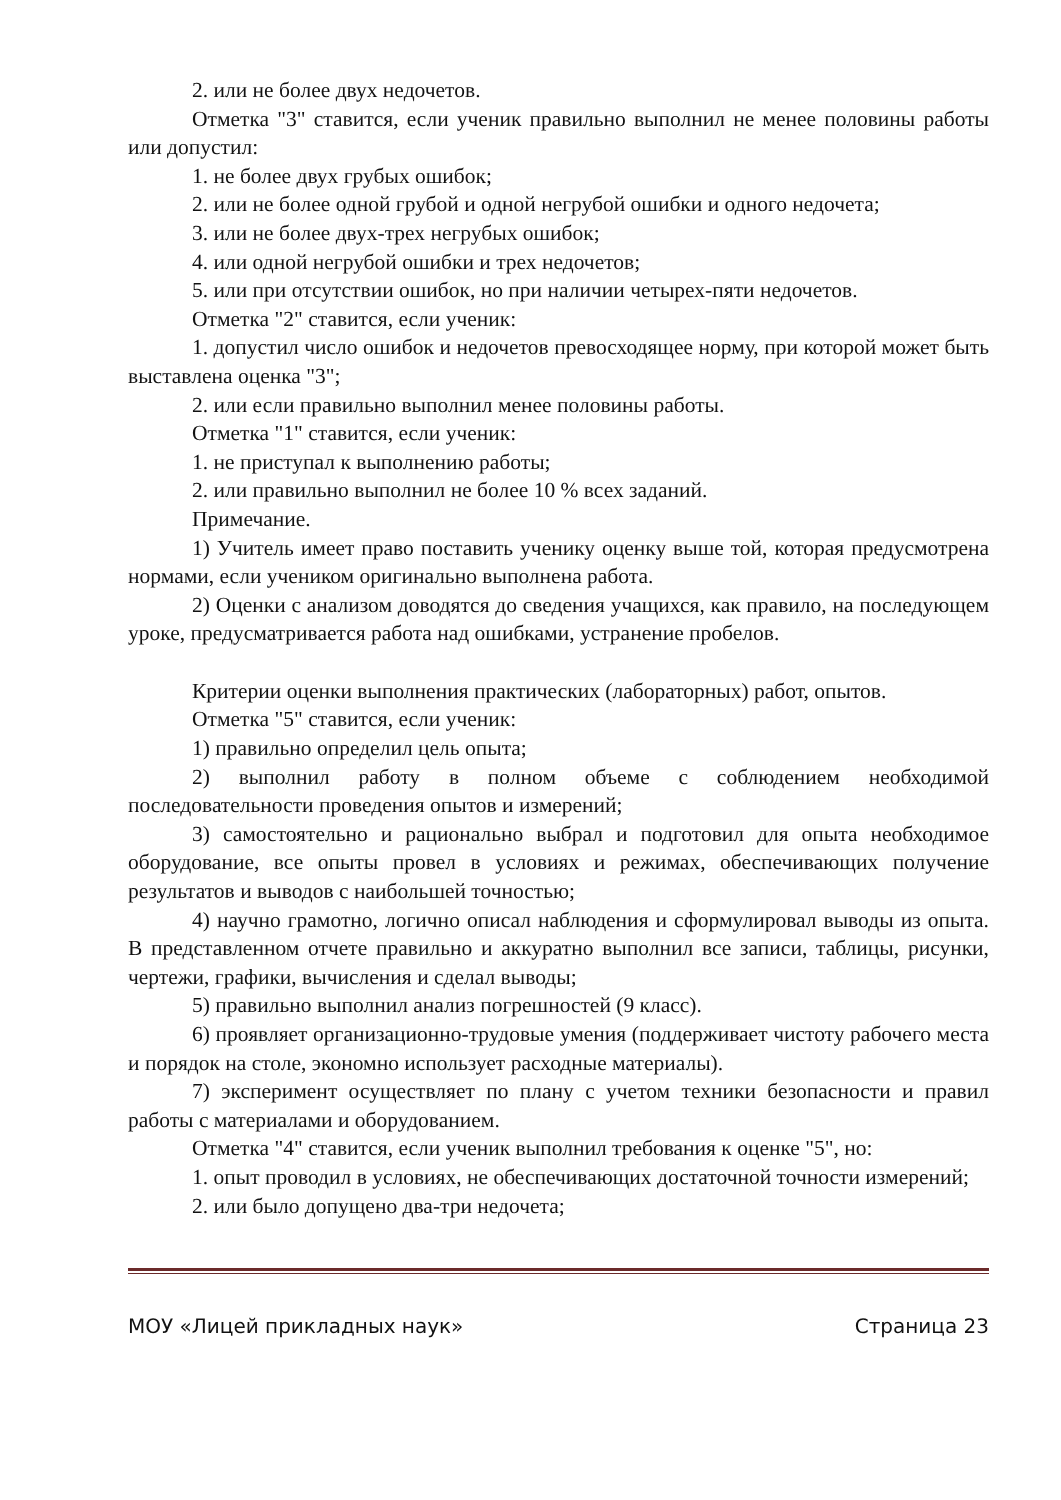2. или не более двух недочетов.
Отметка "3" ставится, если ученик правильно выполнил не менее половины работы или допустил:
1. не более двух грубых ошибок;
2. или не более одной грубой и одной негрубой ошибки и одного недочета;
3. или не более двух-трех негрубых ошибок;
4. или одной негрубой ошибки и трех недочетов;
5. или при отсутствии ошибок, но при наличии четырех-пяти недочетов.
Отметка "2" ставится, если ученик:
1. допустил число ошибок и недочетов превосходящее норму, при которой может быть выставлена оценка "3";
2. или если правильно выполнил менее половины работы.
Отметка "1" ставится, если ученик:
1. не приступал к выполнению работы;
2. или правильно выполнил не более 10 % всех заданий.
Примечание.
1) Учитель имеет право поставить ученику оценку выше той, которая предусмотрена нормами, если учеником оригинально выполнена работа.
2) Оценки с анализом доводятся до сведения учащихся, как правило, на последующем уроке, предусматривается работа над ошибками, устранение пробелов.
Критерии оценки выполнения практических (лабораторных) работ, опытов.
Отметка "5" ставится, если ученик:
1) правильно определил цель опыта;
2) выполнил работу в полном объеме с соблюдением необходимой последовательности проведения опытов и измерений;
3) самостоятельно и рационально выбрал и подготовил для опыта необходимое оборудование, все опыты провел в условиях и режимах, обеспечивающих получение результатов и выводов с наибольшей точностью;
4) научно грамотно, логично описал наблюдения и сформулировал выводы из опыта. В представленном отчете правильно и аккуратно выполнил все записи, таблицы, рисунки, чертежи, графики, вычисления и сделал выводы;
5) правильно выполнил анализ погрешностей (9 класс).
6) проявляет организационно-трудовые умения (поддерживает чистоту рабочего места и порядок на столе, экономно использует расходные материалы).
7) эксперимент осуществляет по плану с учетом техники безопасности и правил работы с материалами и оборудованием.
Отметка "4" ставится, если ученик выполнил требования к оценке "5", но:
1. опыт проводил в условиях, не обеспечивающих достаточной точности измерений;
2. или было допущено два-три недочета;
МОУ «Лицей прикладных наук» Страница 23